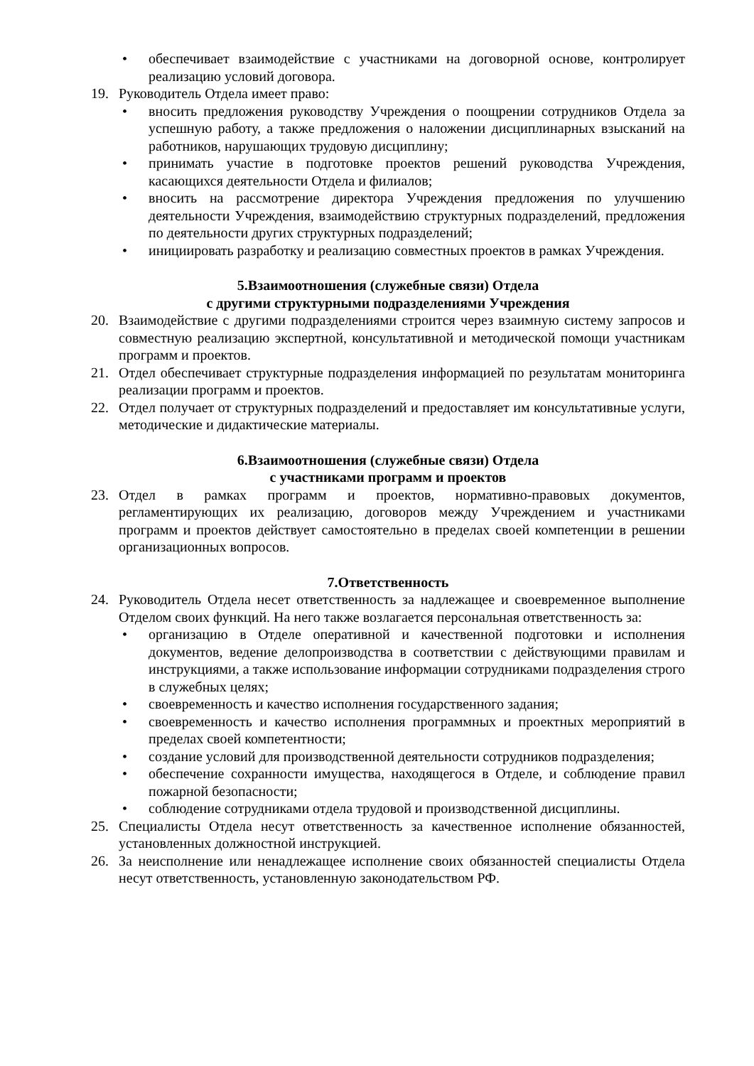• обеспечивает взаимодействие с участниками на договорной основе, контролирует реализацию условий договора.
19. Руководитель Отдела имеет право:
• вносить предложения руководству Учреждения о поощрении сотрудников Отдела за успешную работу, а также предложения о наложении дисциплинарных взысканий на работников, нарушающих трудовую дисциплину;
• принимать участие в подготовке проектов решений руководства Учреждения, касающихся деятельности Отдела и филиалов;
• вносить на рассмотрение директора Учреждения предложения по улучшению деятельности Учреждения, взаимодействию структурных подразделений, предложения по деятельности других структурных подразделений;
• инициировать разработку и реализацию совместных проектов в рамках Учреждения.
5.Взаимоотношения (служебные связи) Отдела
с другими структурными подразделениями Учреждения
20. Взаимодействие с другими подразделениями строится через взаимную систему запросов и совместную реализацию экспертной, консультативной и методической помощи участникам программ и проектов.
21. Отдел обеспечивает структурные подразделения информацией по результатам мониторинга реализации программ и проектов.
22. Отдел получает от структурных подразделений и предоставляет им консультативные услуги, методические и дидактические материалы.
6.Взаимоотношения (служебные связи) Отдела
с участниками программ и проектов
23. Отдел в рамках программ и проектов, нормативно-правовых документов, регламентирующих их реализацию, договоров между Учреждением и участниками программ и проектов действует самостоятельно в пределах своей компетенции в решении организационных вопросов.
7.Ответственность
24. Руководитель Отдела несет ответственность за надлежащее и своевременное выполнение Отделом своих функций. На него также возлагается персональная ответственность за:
• организацию в Отделе оперативной и качественной подготовки и исполнения документов, ведение делопроизводства в соответствии с действующими правилам и инструкциями, а также использование информации сотрудниками подразделения строго в служебных целях;
• своевременность и качество исполнения государственного задания;
• своевременность и качество исполнения программных и проектных мероприятий в пределах своей компетентности;
• создание условий для производственной деятельности сотрудников подразделения;
• обеспечение сохранности имущества, находящегося в Отделе, и соблюдение правил пожарной безопасности;
• соблюдение сотрудниками отдела трудовой и производственной дисциплины.
25. Специалисты Отдела несут ответственность за качественное исполнение обязанностей, установленных должностной инструкцией.
26. За неисполнение или ненадлежащее исполнение своих обязанностей специалисты Отдела несут ответственность, установленную законодательством РФ.